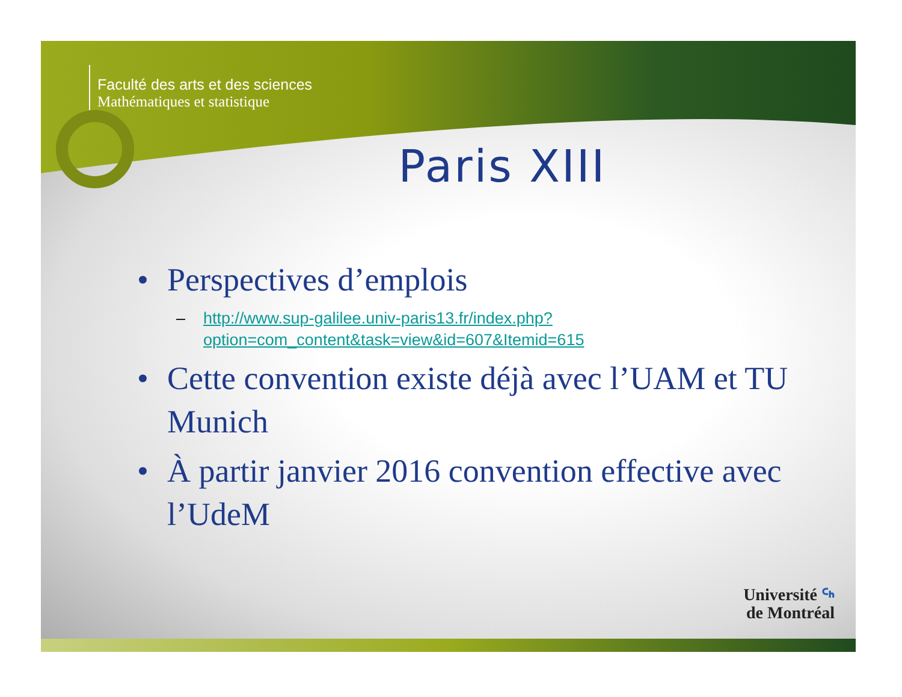Faculté des arts et des sciences
Mathématiques et statistique
Paris XIII
• Perspectives d’emplois
– http://www.sup-galilee.univ-paris13.fr/index.php?option=com_content&task=view&id=607&Itemid=615
• Cette convention existe déjà avec l’UAM et TU Munich
• À partir janvier 2016 convention effective avec l’UdeM
Université ᑦᑋ
de Montréal